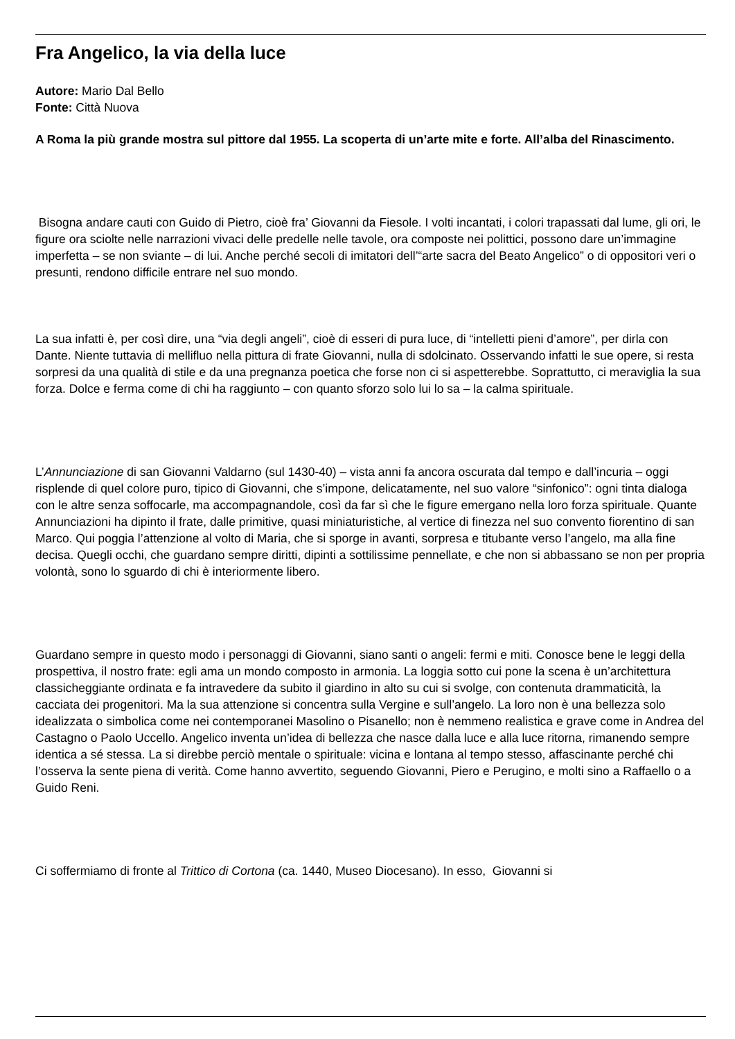Fra Angelico, la via della luce
Autore: Mario Dal Bello
Fonte: Città Nuova
A Roma la più grande mostra sul pittore dal 1955. La scoperta di un’arte mite e forte. All’alba del Rinascimento.
Bisogna andare cauti con Guido di Pietro, cioè fra’ Giovanni da Fiesole. I volti incantati, i colori trapassati dal lume, gli ori, le figure ora sciolte nelle narrazioni vivaci delle predelle nelle tavole, ora composte nei polittici, possono dare un’immagine imperfetta – se non sviante – di lui. Anche perché secoli di imitatori dell’“arte sacra del Beato Angelico” o di oppositori veri o presunti, rendono difficile entrare nel suo mondo.
La sua infatti è, per così dire, una “via degli angeli”, cioè di esseri di pura luce, di “intelletti pieni d’amore”, per dirla con Dante. Niente tuttavia di mellifluo nella pittura di frate Giovanni, nulla di sdolcinato. Osservando infatti le sue opere, si resta sorpresi da una qualità di stile e da una pregnanza poetica che forse non ci si aspetterebbe. Soprattutto, ci meraviglia la sua forza. Dolce e ferma come di chi ha raggiunto – con quanto sforzo solo lui lo sa – la calma spirituale.
L’Annunciazione di san Giovanni Valdarno (sul 1430-40) – vista anni fa ancora oscurata dal tempo e dall’incuria – oggi risplende di quel colore puro, tipico di Giovanni, che s’impone, delicatamente, nel suo valore “sinfonico”: ogni tinta dialoga con le altre senza soffocarle, ma accompagnandole, così da far sì che le figure emergano nella loro forza spirituale. Quante Annunciazioni ha dipinto il frate, dalle primitive, quasi miniaturistiche, al vertice di finezza nel suo convento fiorentino di san Marco. Qui poggia l’attenzione al volto di Maria, che si sporge in avanti, sorpresa e titubante verso l’angelo, ma alla fine decisa. Quegli occhi, che guardano sempre diritti, dipinti a sottilissime pennellate, e che non si abbassano se non per propria volontà, sono lo sguardo di chi è interiormente libero.
Guardano sempre in questo modo i personaggi di Giovanni, siano santi o angeli: fermi e miti. Conosce bene le leggi della prospettiva, il nostro frate: egli ama un mondo composto in armonia. La loggia sotto cui pone la scena è un’architettura classicheggiante ordinata e fa intravedere da subito il giardino in alto su cui si svolge, con contenuta drammaticità, la cacciata dei progenitori. Ma la sua attenzione si concentra sulla Vergine e sull’angelo. La loro non è una bellezza solo idealizzata o simbolica come nei contemporanei Masolino o Pisanello; non è nemmeno realistica e grave come in Andrea del Castagno o Paolo Uccello. Angelico inventa un’idea di bellezza che nasce dalla luce e alla luce ritorna, rimanendo sempre identica a sé stessa. La si direbbe perciò mentale o spirituale: vicina e lontana al tempo stesso, affascinante perché chi l’osserva la sente piena di verità. Come hanno avvertito, seguendo Giovanni, Piero e Perugino, e molti sino a Raffaello o a Guido Reni.
Ci soffermiamo di fronte al Trittico di Cortona (ca. 1440, Museo Diocesano). In esso, Giovanni si